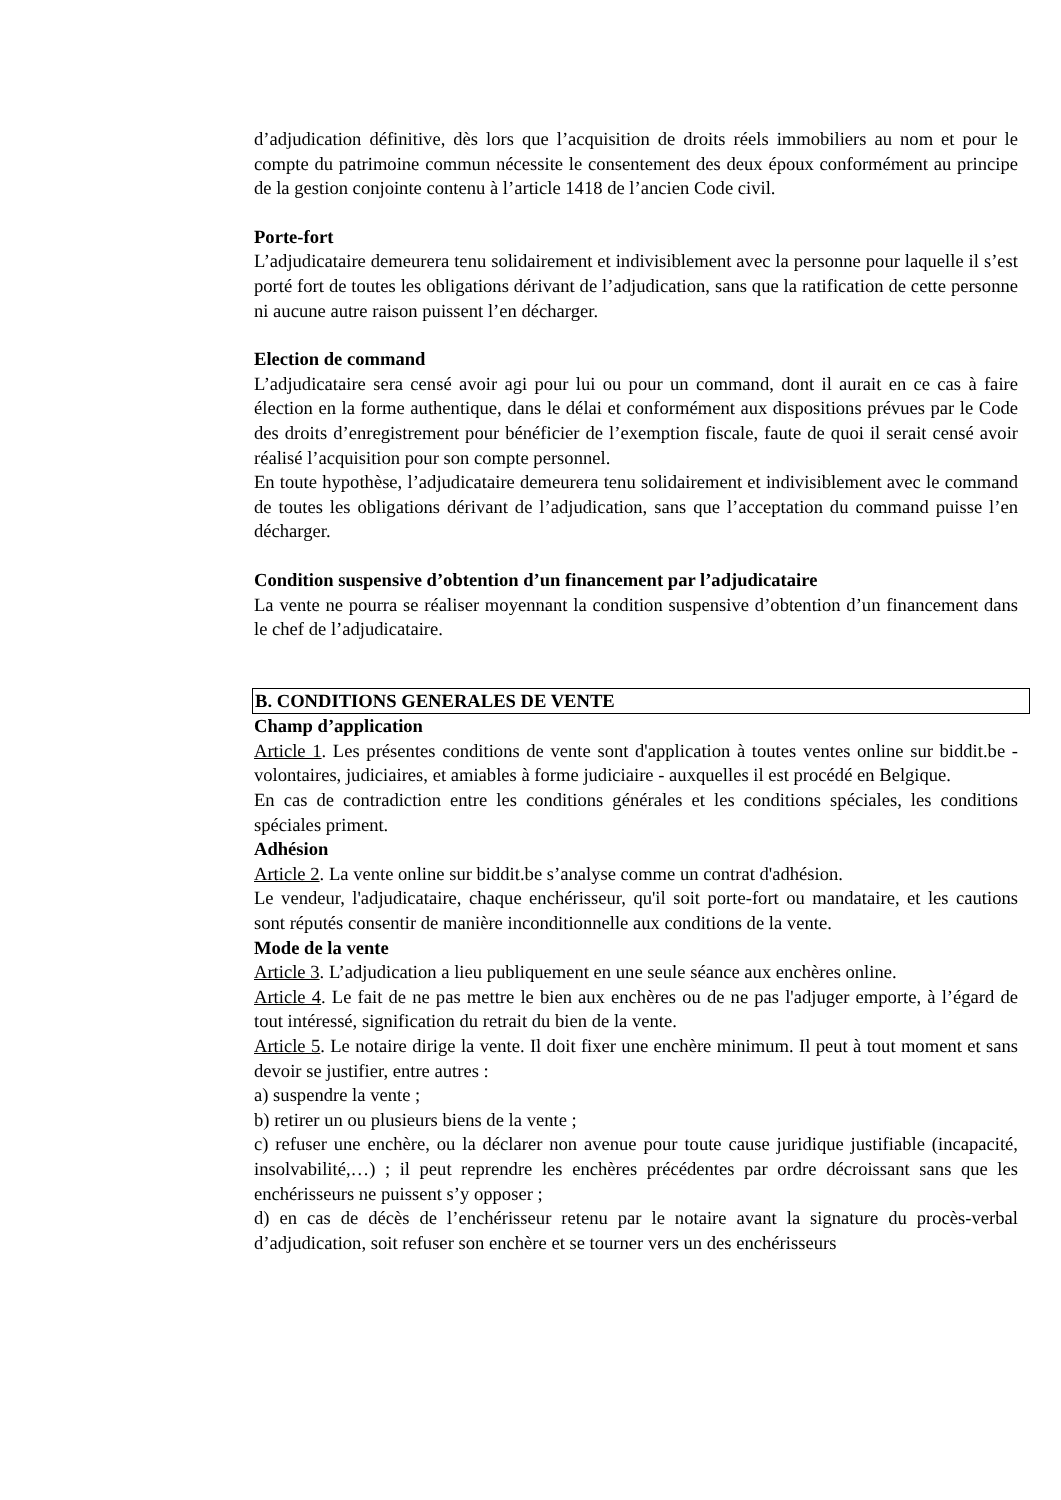d’adjudication définitive, dès lors que l’acquisition de droits réels immobiliers au nom et pour le compte du patrimoine commun nécessite le consentement des deux époux conformément au principe de la gestion conjointe contenu à l’article 1418 de l’ancien Code civil.
Porte-fort
L’adjudicataire demeurera tenu solidairement et indivisiblement avec la personne pour laquelle il s’est porté fort de toutes les obligations dérivant de l’adjudication, sans que la ratification de cette personne ni aucune autre raison puissent l’en décharger.
Election de command
L’adjudicataire sera censé avoir agi pour lui ou pour un command, dont il aurait en ce cas à faire élection en la forme authentique, dans le délai et conformément aux dispositions prévues par le Code des droits d’enregistrement pour bénéficier de l’exemption fiscale, faute de quoi il serait censé avoir réalisé l’acquisition pour son compte personnel.
En toute hypothèse, l’adjudicataire demeurera tenu solidairement et indivisiblement avec le command de toutes les obligations dérivant de l’adjudication, sans que l’acceptation du command puisse l’en décharger.
Condition suspensive d’obtention d’un financement par l’adjudicataire
La vente ne pourra se réaliser moyennant la condition suspensive d’obtention d’un financement dans le chef de l’adjudicataire.
B. CONDITIONS GENERALES DE VENTE
Champ d’application
Article 1. Les présentes conditions de vente sont d'application à toutes ventes online sur biddit.be - volontaires, judiciaires, et amiables à forme judiciaire - auxquelles il est procédé en Belgique.
En cas de contradiction entre les conditions générales et les conditions spéciales, les conditions spéciales priment.
Adhésion
Article 2. La vente online sur biddit.be s’analyse comme un contrat d'adhésion.
Le vendeur, l'adjudicataire, chaque enchérisseur, qu'il soit porte-fort ou mandataire, et les cautions sont réputés consentir de manière inconditionnelle aux conditions de la vente.
Mode de la vente
Article 3. L’adjudication a lieu publiquement en une seule séance aux enchères online.
Article 4. Le fait de ne pas mettre le bien aux enchères ou de ne pas l'adjuger emporte, à l’égard de tout intéressé, signification du retrait du bien de la vente.
Article 5. Le notaire dirige la vente. Il doit fixer une enchère minimum. Il peut à tout moment et sans devoir se justifier, entre autres :
a) suspendre la vente ;
b) retirer un ou plusieurs biens de la vente ;
c) refuser une enchère, ou la déclarer non avenue pour toute cause juridique justifiable (incapacité, insolvabilité,…) ; il peut reprendre les enchères précédentes par ordre décroissant sans que les enchérisseurs ne puissent s’y opposer ;
d) en cas de décès de l’enchérisseur retenu par le notaire avant la signature du procès-verbal d’adjudication, soit refuser son enchère et se tourner vers un des enchérisseurs